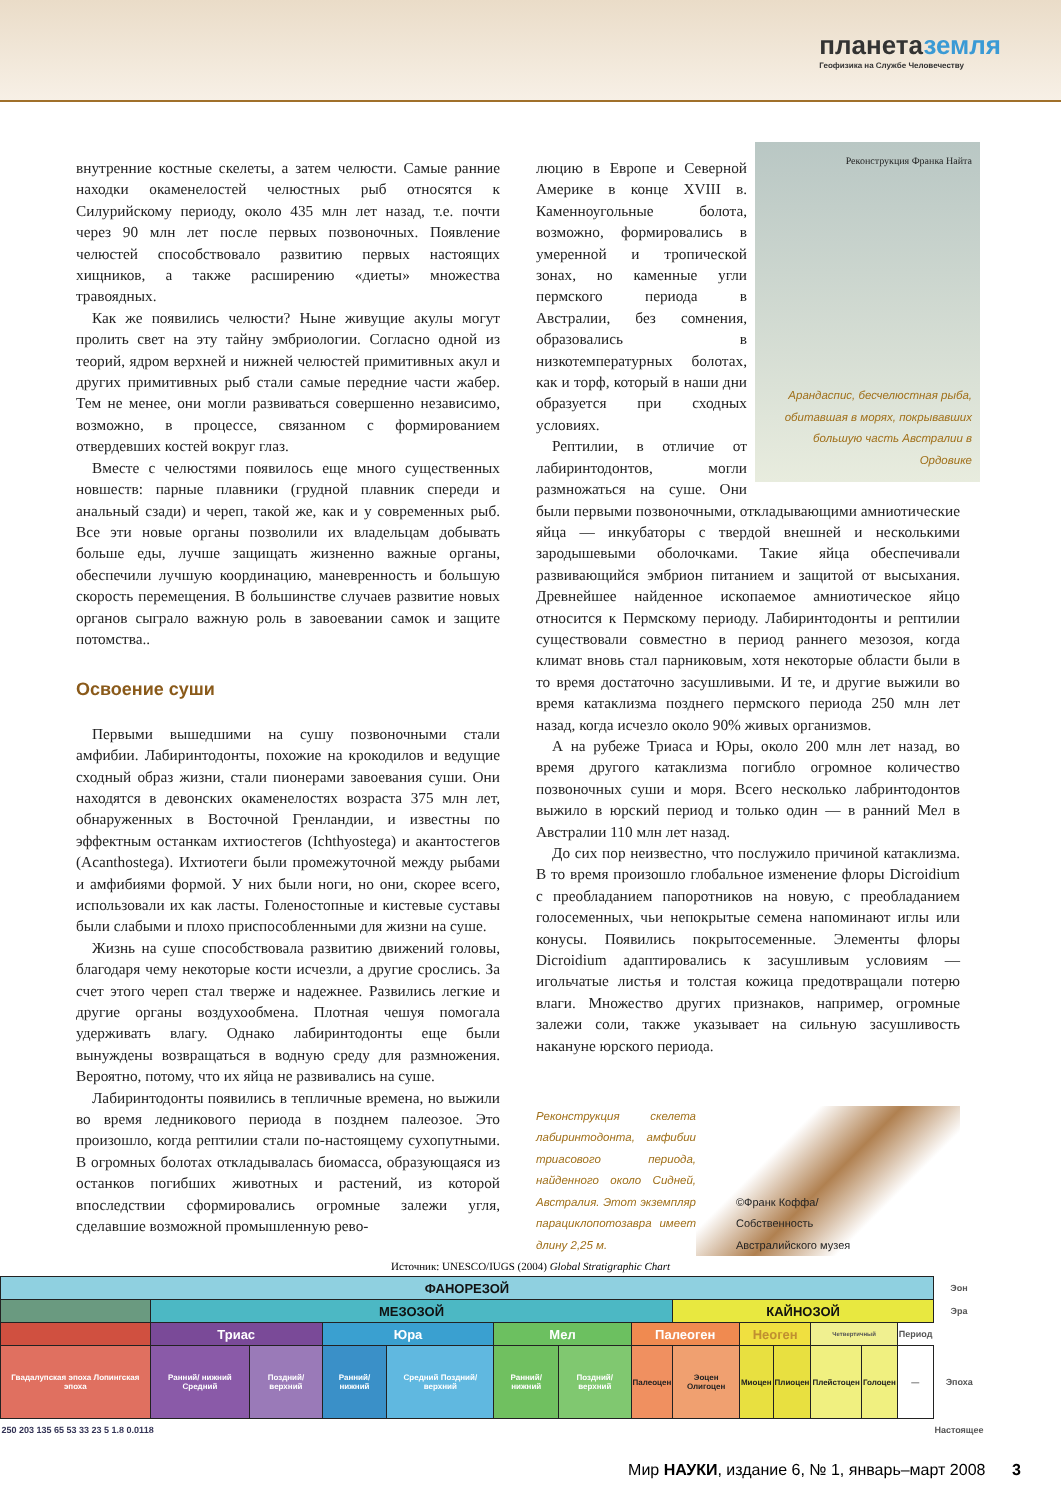планетаземля
Геофизика на Службе Человечеству
внутренние костные скелеты, а затем челюсти. Самые ранние находки окаменелостей челюстных рыб относятся к Силурийскому периоду, около 435 млн лет назад, т.е. почти через 90 млн лет после первых позвоночных. Появление челюстей способствовало развитию первых настоящих хищников, а также расширению «диеты» множества травоядных.
Как же появились челюсти? Ныне живущие акулы могут пролить свет на эту тайну эмбриологии. Согласно одной из теорий, ядром верхней и нижней челюстей примитивных акул и других примитивных рыб стали самые передние части жабер. Тем не менее, они могли развиваться совершенно независимо, возможно, в процессе, связанном с формированием отвердевших костей вокруг глаз.
Вместе с челюстями появилось еще много существенных новшеств: парные плавники (грудной плавник спереди и анальный сзади) и череп, такой же, как и у современных рыб. Все эти новые органы позволили их владельцам добывать больше еды, лучше защищать жизненно важные органы, обеспечили лучшую координацию, маневренность и большую скорость перемещения. В большинстве случаев развитие новых органов сыграло важную роль в завоевании самок и защите потомства..
Освоение суши
Первыми вышедшими на сушу позвоночными стали амфибии. Лабиринтодонты, похожие на крокодилов и ведущие сходный образ жизни, стали пионерами завоевания суши. Они находятся в девонских окаменелостях возраста 375 млн лет, обнаруженных в Восточной Гренландии, и известны по эффектным останкам ихтиостегов (Ichthyostega) и акантостегов (Acanthostega). Ихтиотеги были промежуточной между рыбами и амфибиями формой. У них были ноги, но они, скорее всего, использовали их как ласты. Голеностопные и кистевые суставы были слабыми и плохо приспособленными для жизни на суше.
Жизнь на суше способствовала развитию движений головы, благодаря чему некоторые кости исчезли, а другие срослись. За счет этого череп стал тверже и надежнее. Развились легкие и другие органы воздухообмена. Плотная чешуя помогала удерживать влагу. Однако лабиринтодонты еще были вынуждены возвращаться в водную среду для размножения. Вероятно, потому, что их яйца не развивались на суше.
Лабиринтодонты появились в тепличные времена, но выжили во время ледникового периода в позднем палеозое. Это произошло, когда рептилии стали по-настоящему сухопутными. В огромных болотах откладывалась биомасса, образующаяся из останков погибших животных и растений, из которой впоследствии сформировались огромные залежи угля, сделавшие возможной промышленную рево-
Реконструкция Франка Найта
Арандаспис, бесчелюстная рыба, обитавшая в морях, покрывавших большую часть Австралии в Ордовике
люцию в Европе и Северной Америке в конце XVIII в. Каменноугольные болота, возможно, формировались в умеренной и тропической зонах, но каменные угли пермского периода в Австралии, без сомнения, образовались в низкотемпературных болотах, как и торф, который в наши дни образуется при сходных условиях.
Рептилии, в отличие от лабиринтодонтов, могли размножаться на суше. Они были первыми позвоночными, откладывающими амниотические яйца — инкубаторы с твердой внешней и несколькими зародышевыми оболочками. Такие яйца обеспечивали развивающийся эмбрион питанием и защитой от высыхания. Древнейшее найденное ископаемое амниотическое яйцо относится к Пермскому периоду. Лабиринтодонты и рептилии существовали совместно в период раннего мезозоя, когда климат вновь стал парниковым, хотя некоторые области были в то время достаточно засушливыми. И те, и другие выжили во время катаклизма позднего пермского периода 250 млн лет назад, когда исчезло около 90% живых организмов.
А на рубеже Триаса и Юры, около 200 млн лет назад, во время другого катаклизма погибло огромное количество позвоночных суши и моря. Всего несколько лабринтодонтов выжило в юрский период и только один — в ранний Мел в Австралии 110 млн лет назад.
До сих пор неизвестно, что послужило причиной катаклизма. В то время произошло глобальное изменение флоры Dicroidium с преобладанием папоротников на новую, с преобладанием голосеменных, чьи непокрытые семена напоминают иглы или конусы. Появились покрытосеменные. Элементы флоры Dicroidium адаптировались к засушливым условиям — игольчатые листья и толстая кожица предотвращали потерю влаги. Множество других признаков, например, огромные залежи соли, также указывает на сильную засушливость накануне юрского периода.
Реконструкция скелета лабиринтодонта, амфибии триасового периода, найденного около Сидней, Австралия. Этот экземпляр парациклопотозавра имеет длину 2,25 м.
©Франк Коффа/
Собственность
Австралийского музея
Источник: UNESCO/IUGS (2004) Global Stratigraphic Chart
| ФАНОРЕЗОЙ | | | | | | | | | | | | | | Эон |
| | МЕЗОЗОЙ | | | | | | | КАЙНОЗОЙ | | | | | | Эра |
| | Триас | | Юра | | Мел | | Палеоген | | Неоген | | Четвертичный | | Период | |
| Гвадалупская эпоха Лопингская эпоха | Ранний/ нижний Средний | Поздний/ верхний | Ранний/ нижний | Средний Поздний/ верхний | Ранний/ нижний | Поздний/ верхний | Палеоцен | Эоцен Олигоцен | Миоцен | Плиоцен | Плейстоцен | Голоцен | — | Эпоха |
| 250 203 135 65 53 33 23 5 1.8 0.0118 | | | | | | | | | | | | | | Настоящее |
Мир НАУКИ, издание 6, № 1, январь–март 2008 3